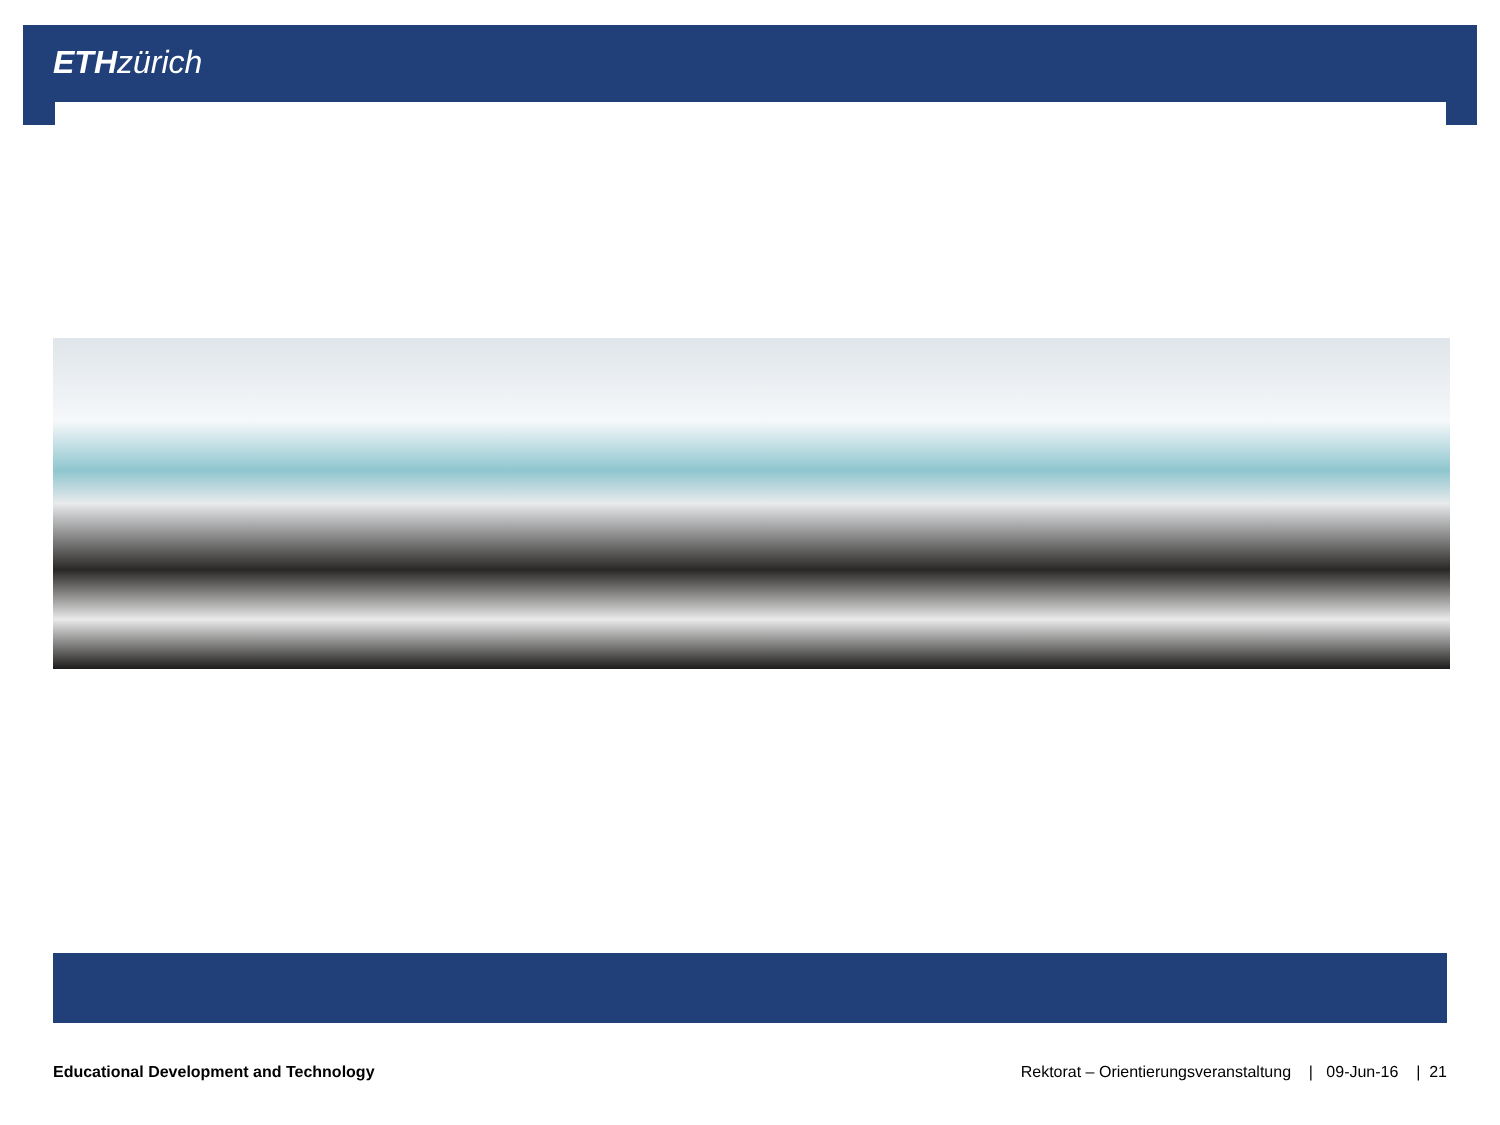ETH zürich
Educational Development and Technology Rektorat – Orientierungsveranstaltung | 09-Jun-16 | 21